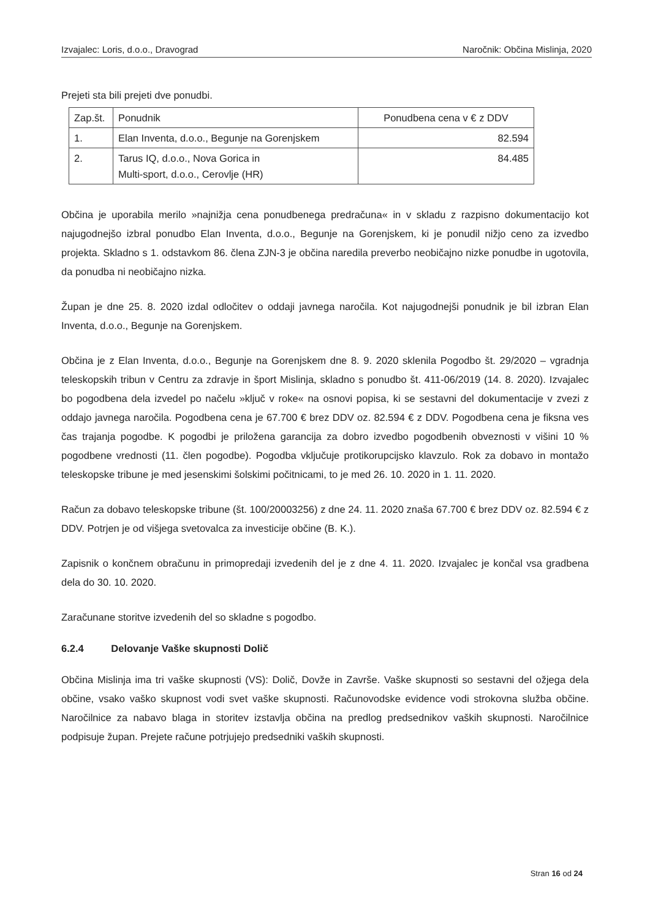Izvajalec: Loris, d.o.o., Dravograd Naročnik: Občina Mislinja, 2020
Prejeti sta bili prejeti dve ponudbi.
| Zap.št. | Ponudnik | Ponudbena cena v € z DDV |
| --- | --- | --- |
| 1. | Elan Inventa, d.o.o., Begunje na Gorenjskem | 82.594 |
| 2. | Tarus IQ, d.o.o., Nova Gorica in Multi-sport, d.o.o., Cerovlje (HR) | 84.485 |
Občina je uporabila merilo »najnižja cena ponudbenega predračuna« in v skladu z razpisno dokumentacijo kot najugodnejšo izbral ponudbo Elan Inventa, d.o.o., Begunje na Gorenjskem, ki je ponudil nižjo ceno za izvedbo projekta. Skladno s 1. odstavkom 86. člena ZJN-3 je občina naredila preverbo neobičajno nizke ponudbe in ugotovila, da ponudba ni neobičajno nizka.
Župan je dne 25. 8. 2020 izdal odločitev o oddaji javnega naročila. Kot najugodnejši ponudnik je bil izbran Elan Inventa, d.o.o., Begunje na Gorenjskem.
Občina je z Elan Inventa, d.o.o., Begunje na Gorenjskem dne 8. 9. 2020 sklenila Pogodbo št. 29/2020 – vgradnja teleskopskih tribun v Centru za zdravje in šport Mislinja, skladno s ponudbo št. 411-06/2019 (14. 8. 2020). Izvajalec bo pogodbena dela izvedel po načelu »ključ v roke« na osnovi popisa, ki se sestavni del dokumentacije v zvezi z oddajo javnega naročila. Pogodbena cena je 67.700 € brez DDV oz. 82.594 € z DDV. Pogodbena cena je fiksna ves čas trajanja pogodbe. K pogodbi je priložena garancija za dobro izvedbo pogodbenih obveznosti v višini 10 % pogodbene vrednosti (11. člen pogodbe). Pogodba vključuje protikorupcijsko klavzulo. Rok za dobavo in montažo teleskopske tribune je med jesenskimi šolskimi počitnicami, to je med 26. 10. 2020 in 1. 11. 2020.
Račun za dobavo teleskopske tribune (št. 100/20003256) z dne 24. 11. 2020 znaša 67.700 € brez DDV oz. 82.594 € z DDV. Potrjen je od višjega svetovalca za investicije občine (B. K.).
Zapisnik o končnem obračunu in primopredaji izvedenih del je z dne 4. 11. 2020. Izvajalec je končal vsa gradbena dela do 30. 10. 2020.
Zaračunane storitve izvedenih del so skladne s pogodbo.
6.2.4 Delovanje Vaške skupnosti Dolič
Občina Mislinja ima tri vaške skupnosti (VS): Dolič, Dovže in Završe. Vaške skupnosti so sestavni del ožjega dela občine, vsako vaško skupnost vodi svet vaške skupnosti. Računovodske evidence vodi strokovna služba občine. Naročilnice za nabavo blaga in storitev izstavlja občina na predlog predsednikov vaških skupnosti. Naročilnice podpisuje župan. Prejete račune potrjujejo predsedniki vaških skupnosti.
Stran 16 od 24